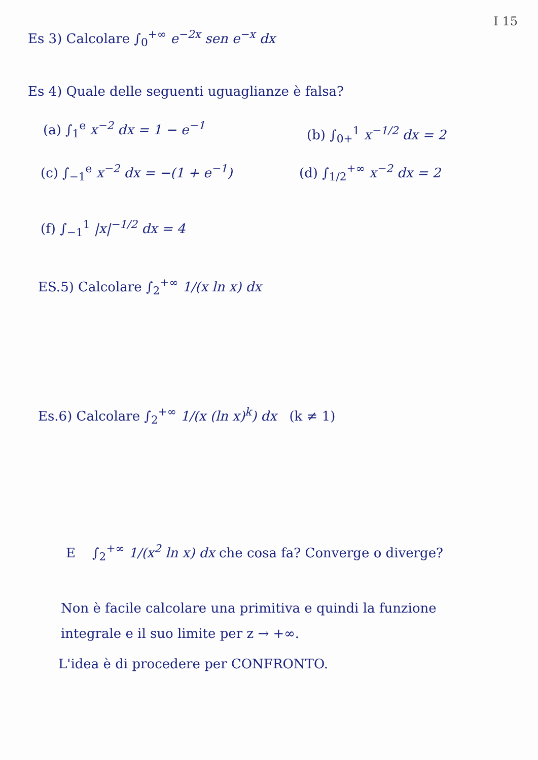I 15
Es 3) Calcolare ∫<sub>0</sub><sup>+∞</sup> e<sup>−2x</sup> sen e<sup>−x</sup> dx
Es 4) Quale delle seguenti uguaglianze è falsa?
(a) ∫<sub>1</sub><sup>e</sup> x<sup>−2</sup> dx = 1 − e<sup>−1</sup> (b) ∫<sub>0+</sub><sup>1</sup> x<sup>−1/2</sup> dx = 2
(c) ∫<sub>−1</sub><sup>e</sup> x<sup>−2</sup> dx = −(1 + e<sup>−1</sup>) (d) ∫<sub>1/2</sub><sup>+∞</sup> x<sup>−2</sup> dx = 2
(f) ∫<sub>−1</sub><sup>1</sup> |x|<sup>−1/2</sup> dx = 4
ES.5) Calcolare ∫<sub>2</sub><sup>+∞</sup> 1/(x ln x) dx
Es.6) Calcolare ∫<sub>2</sub><sup>+∞</sup> 1/(x (ln x)<sup>k</sup>) dx (k ≠ 1)
E ∫<sub>2</sub><sup>+∞</sup> 1/(x<sup>2</sup> ln x) dx che cosa fa? Converge o diverge?
Non è facile calcolare una primitiva e quindi la funzione
integrale e il suo limite per z → +∞.
L'idea è di procedere per CONFRONTO.